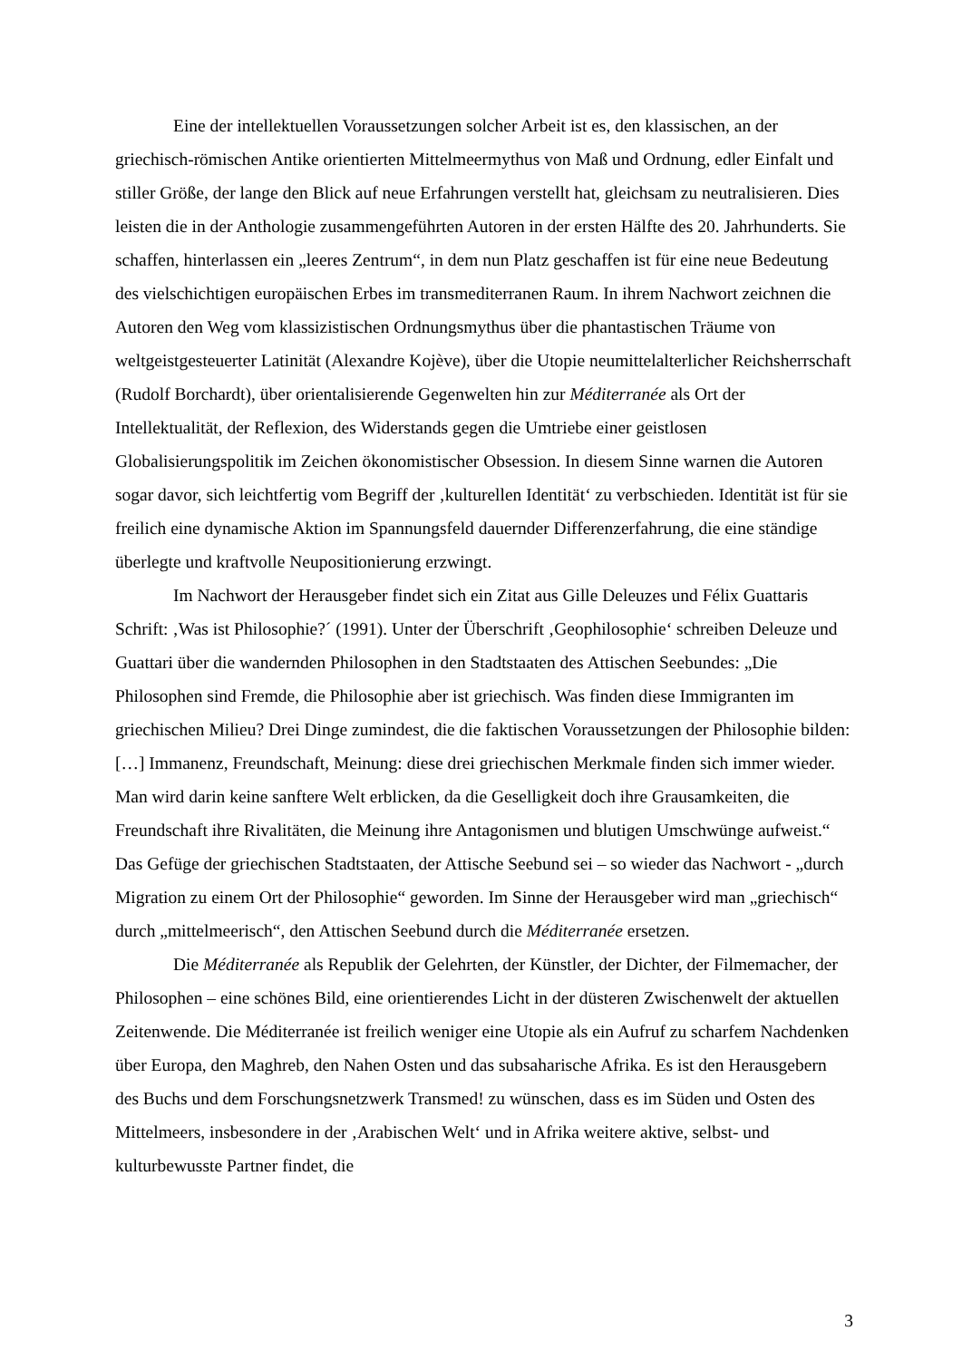Eine der intellektuellen Voraussetzungen solcher Arbeit ist es, den klassischen, an der griechisch-römischen Antike orientierten Mittelmeermythus von Maß und Ordnung, edler Einfalt und stiller Größe, der lange den Blick auf neue Erfahrungen verstellt hat, gleichsam zu neutralisieren. Dies leisten die in der Anthologie zusammengeführten Autoren in der ersten Hälfte des 20. Jahrhunderts. Sie schaffen, hinterlassen ein „leeres Zentrum“, in dem nun Platz geschaffen ist für eine neue Bedeutung des vielschichtigen europäischen Erbes im transmediterranen Raum. In ihrem Nachwort zeichnen die Autoren den Weg vom klassizistischen Ordnungsmythus über die phantastischen Träume von weltgeistgesteuerter Latinität (Alexandre Kojève), über die Utopie neumittelalterlicher Reichsherrschaft (Rudolf Borchardt), über orientalisierende Gegenwelten hin zur Méditerranée als Ort der Intellektualität, der Reflexion, des Widerstands gegen die Umtriebe einer geistlosen Globalisierungspolitik im Zeichen ökonomistischer Obsession. In diesem Sinne warnen die Autoren sogar davor, sich leichtfertig vom Begriff der ‚kulturellen Identität‘ zu verbschieden. Identität ist für sie freilich eine dynamische Aktion im Spannungsfeld dauernder Differenzerfahrung, die eine ständige überlegte und kraftvolle Neupositionierung erzwingt.
Im Nachwort der Herausgeber findet sich ein Zitat aus Gille Deleuzes und Félix Guattaris Schrift: ‚Was ist Philosophie?´ (1991). Unter der Überschrift ‚Geophilosophie‘ schreiben Deleuze und Guattari über die wandernden Philosophen in den Stadtstaaten des Attischen Seebundes: „Die Philosophen sind Fremde, die Philosophie aber ist griechisch. Was finden diese Immigranten im griechischen Milieu? Drei Dinge zumindest, die die faktischen Voraussetzungen der Philosophie bilden: […] Immanenz, Freundschaft, Meinung: diese drei griechischen Merkmale finden sich immer wieder. Man wird darin keine sanftere Welt erblicken, da die Geselligkeit doch ihre Grausamkeiten, die Freundschaft ihre Rivalitäten, die Meinung ihre Antagonismen und blutigen Umschwünge aufweist.“ Das Gefüge der griechischen Stadtstaaten, der Attische Seebund sei – so wieder das Nachwort - „durch Migration zu einem Ort der Philosophie“ geworden. Im Sinne der Herausgeber wird man „griechisch“ durch „mittelmeerisch“, den Attischen Seebund durch die Méditerranée ersetzen.
Die Méditerranée als Republik der Gelehrten, der Künstler, der Dichter, der Filmemacher, der Philosophen – eine schönes Bild, eine orientierendes Licht in der düsteren Zwischenwelt der aktuellen Zeitenwende. Die Méditerranée ist freilich weniger eine Utopie als ein Aufruf zu scharfem Nachdenken über Europa, den Maghreb, den Nahen Osten und das subsaharische Afrika. Es ist den Herausgebern des Buchs und dem Forschungsnetzwerk Transmed! zu wünschen, dass es im Süden und Osten des Mittelmeers, insbesondere in der ‚Arabischen Welt‘ und in Afrika weitere aktive, selbst- und kulturbewusste Partner findet, die
3